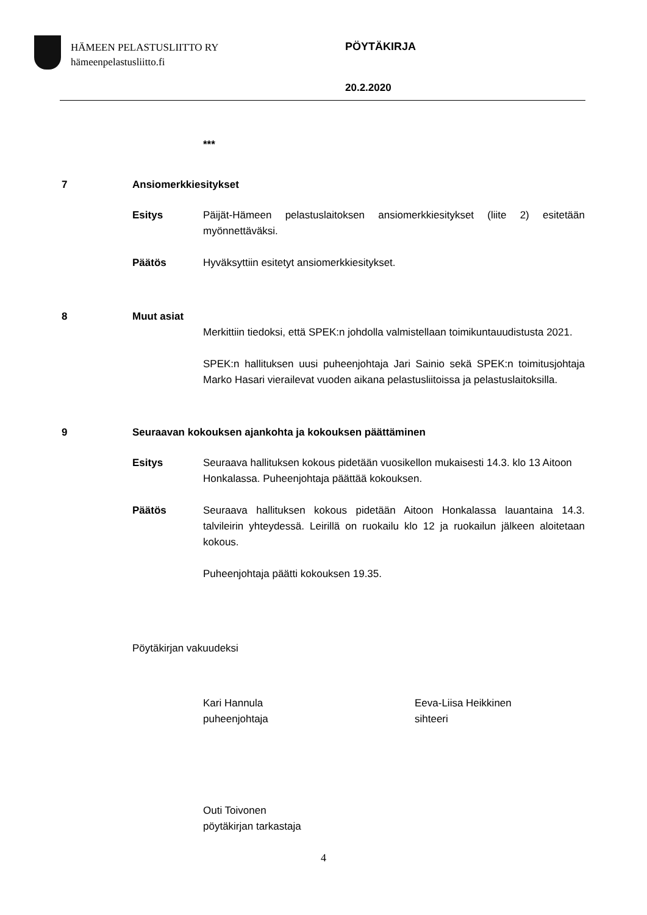HÄMEEN PELASTUSLIITTO RY
hämeenpelastusliitto.fi
PÖYTÄKIRJA
20.2.2020
***
7 Ansiomerkkiesitykset
Esitys Päijät-Hämeen pelastuslaitoksen ansiomerkkiesitykset (liite 2) esitetään myönnettäväksi.
Päätös Hyväksyttiin esitetyt ansiomerkkiesitykset.
8 Muut asiat
Merkittiin tiedoksi, että SPEK:n johdolla valmistellaan toimikuntauudistusta 2021.
SPEK:n hallituksen uusi puheenjohtaja Jari Sainio sekä SPEK:n toimitusjohtaja Marko Hasari vierailevat vuoden aikana pelastusliitoissa ja pelastuslaitoksilla.
9 Seuraavan kokouksen ajankohta ja kokouksen päättäminen
Esitys Seuraava hallituksen kokous pidetään vuosikellon mukaisesti 14.3. klo 13 Aitoon Honkalassa. Puheenjohtaja päättää kokouksen.
Päätös Seuraava hallituksen kokous pidetään Aitoon Honkalassa lauantaina 14.3. talvileirin yhteydessä. Leirillä on ruokailu klo 12 ja ruokailun jälkeen aloitetaan kokous.
Puheenjohtaja päätti kokouksen 19.35.
Pöytäkirjan vakuudeksi
Kari Hannula
puheenjohtaja
Eeva-Liisa Heikkinen
sihteeri
Outi Toivonen
pöytäkirjan tarkastaja
4